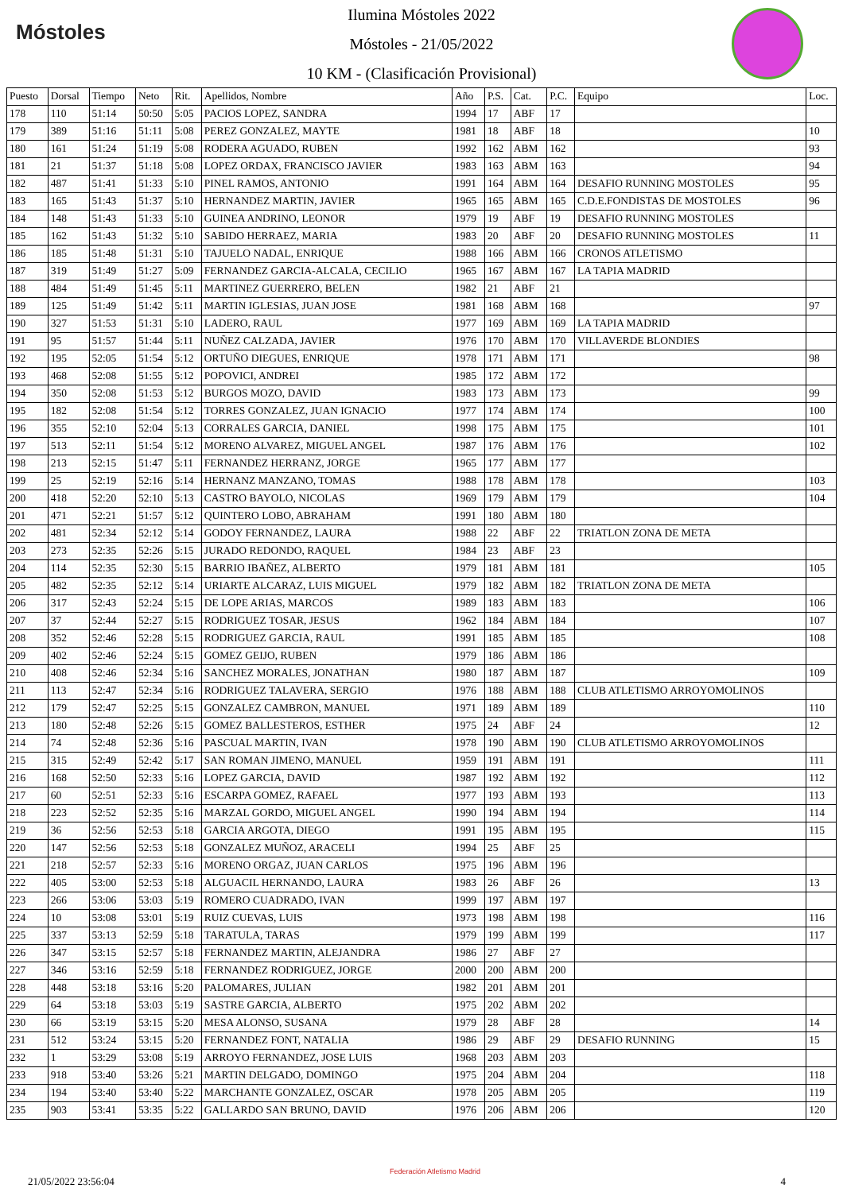Móstoles
Ilumina Móstoles 2022
Móstoles - 21/05/2022
10 KM - (Clasificación Provisional)
| Puesto | Dorsal | Tiempo | Neto | Rit. | Apellidos, Nombre | Año | P.S. | Cat. | P.C. | Equipo | Loc. |
| --- | --- | --- | --- | --- | --- | --- | --- | --- | --- | --- | --- |
| 178 | 110 | 51:14 | 50:50 | 5:05 | PACIOS LOPEZ, SANDRA | 1994 | 17 | ABF | 17 | | |
| 179 | 389 | 51:16 | 51:11 | 5:08 | PEREZ GONZALEZ, MAYTE | 1981 | 18 | ABF | 18 | | 10 |
| 180 | 161 | 51:24 | 51:19 | 5:08 | RODERA AGUADO, RUBEN | 1992 | 162 | ABM | 162 | | 93 |
| 181 | 21 | 51:37 | 51:18 | 5:08 | LOPEZ ORDAX, FRANCISCO JAVIER | 1983 | 163 | ABM | 163 | | 94 |
| 182 | 487 | 51:41 | 51:33 | 5:10 | PINEL RAMOS, ANTONIO | 1991 | 164 | ABM | 164 | DESAFIO RUNNING MOSTOLES | 95 |
| 183 | 165 | 51:43 | 51:37 | 5:10 | HERNANDEZ MARTIN, JAVIER | 1965 | 165 | ABM | 165 | C.D.E.FONDISTAS DE MOSTOLES | 96 |
| 184 | 148 | 51:43 | 51:33 | 5:10 | GUINEA ANDRINO, LEONOR | 1979 | 19 | ABF | 19 | DESAFIO RUNNING MOSTOLES | |
| 185 | 162 | 51:43 | 51:32 | 5:10 | SABIDO HERRAEZ, MARIA | 1983 | 20 | ABF | 20 | DESAFIO RUNNING MOSTOLES | 11 |
| 186 | 185 | 51:48 | 51:31 | 5:10 | TAJUELO NADAL, ENRIQUE | 1988 | 166 | ABM | 166 | CRONOS ATLETISMO | |
| 187 | 319 | 51:49 | 51:27 | 5:09 | FERNANDEZ GARCIA-ALCALA, CECILIO | 1965 | 167 | ABM | 167 | LA TAPIA MADRID | |
| 188 | 484 | 51:49 | 51:45 | 5:11 | MARTINEZ GUERRERO, BELEN | 1982 | 21 | ABF | 21 | | |
| 189 | 125 | 51:49 | 51:42 | 5:11 | MARTIN IGLESIAS, JUAN JOSE | 1981 | 168 | ABM | 168 | | 97 |
| 190 | 327 | 51:53 | 51:31 | 5:10 | LADERO, RAUL | 1977 | 169 | ABM | 169 | LA TAPIA MADRID | |
| 191 | 95 | 51:57 | 51:44 | 5:11 | NUÑEZ CALZADA, JAVIER | 1976 | 170 | ABM | 170 | VILLAVERDE BLONDIES | |
| 192 | 195 | 52:05 | 51:54 | 5:12 | ORTUÑO DIEGUES, ENRIQUE | 1978 | 171 | ABM | 171 | | 98 |
| 193 | 468 | 52:08 | 51:55 | 5:12 | POPOVICI, ANDREI | 1985 | 172 | ABM | 172 | | |
| 194 | 350 | 52:08 | 51:53 | 5:12 | BURGOS MOZO, DAVID | 1983 | 173 | ABM | 173 | | 99 |
| 195 | 182 | 52:08 | 51:54 | 5:12 | TORRES GONZALEZ, JUAN IGNACIO | 1977 | 174 | ABM | 174 | | 100 |
| 196 | 355 | 52:10 | 52:04 | 5:13 | CORRALES GARCIA, DANIEL | 1998 | 175 | ABM | 175 | | 101 |
| 197 | 513 | 52:11 | 51:54 | 5:12 | MORENO ALVAREZ, MIGUEL ANGEL | 1987 | 176 | ABM | 176 | | 102 |
| 198 | 213 | 52:15 | 51:47 | 5:11 | FERNANDEZ HERRANZ, JORGE | 1965 | 177 | ABM | 177 | | |
| 199 | 25 | 52:19 | 52:16 | 5:14 | HERNANZ MANZANO, TOMAS | 1988 | 178 | ABM | 178 | | 103 |
| 200 | 418 | 52:20 | 52:10 | 5:13 | CASTRO BAYOLO, NICOLAS | 1969 | 179 | ABM | 179 | | 104 |
| 201 | 471 | 52:21 | 51:57 | 5:12 | QUINTERO LOBO, ABRAHAM | 1991 | 180 | ABM | 180 | | |
| 202 | 481 | 52:34 | 52:12 | 5:14 | GODOY FERNANDEZ, LAURA | 1988 | 22 | ABF | 22 | TRIATLON ZONA DE META | |
| 203 | 273 | 52:35 | 52:26 | 5:15 | JURADO REDONDO, RAQUEL | 1984 | 23 | ABF | 23 | | |
| 204 | 114 | 52:35 | 52:30 | 5:15 | BARRIO IBAÑEZ, ALBERTO | 1979 | 181 | ABM | 181 | | 105 |
| 205 | 482 | 52:35 | 52:12 | 5:14 | URIARTE ALCARAZ, LUIS MIGUEL | 1979 | 182 | ABM | 182 | TRIATLON ZONA DE META | |
| 206 | 317 | 52:43 | 52:24 | 5:15 | DE LOPE ARIAS, MARCOS | 1989 | 183 | ABM | 183 | | 106 |
| 207 | 37 | 52:44 | 52:27 | 5:15 | RODRIGUEZ TOSAR, JESUS | 1962 | 184 | ABM | 184 | | 107 |
| 208 | 352 | 52:46 | 52:28 | 5:15 | RODRIGUEZ GARCIA, RAUL | 1991 | 185 | ABM | 185 | | 108 |
| 209 | 402 | 52:46 | 52:24 | 5:15 | GOMEZ GEIJO, RUBEN | 1979 | 186 | ABM | 186 | | |
| 210 | 408 | 52:46 | 52:34 | 5:16 | SANCHEZ MORALES, JONATHAN | 1980 | 187 | ABM | 187 | | 109 |
| 211 | 113 | 52:47 | 52:34 | 5:16 | RODRIGUEZ TALAVERA, SERGIO | 1976 | 188 | ABM | 188 | CLUB ATLETISMO ARROYOMOLINOS | |
| 212 | 179 | 52:47 | 52:25 | 5:15 | GONZALEZ CAMBRON, MANUEL | 1971 | 189 | ABM | 189 | | 110 |
| 213 | 180 | 52:48 | 52:26 | 5:15 | GOMEZ BALLESTEROS, ESTHER | 1975 | 24 | ABF | 24 | | 12 |
| 214 | 74 | 52:48 | 52:36 | 5:16 | PASCUAL MARTIN, IVAN | 1978 | 190 | ABM | 190 | CLUB ATLETISMO ARROYOMOLINOS | |
| 215 | 315 | 52:49 | 52:42 | 5:17 | SAN ROMAN JIMENO, MANUEL | 1959 | 191 | ABM | 191 | | 111 |
| 216 | 168 | 52:50 | 52:33 | 5:16 | LOPEZ GARCIA, DAVID | 1987 | 192 | ABM | 192 | | 112 |
| 217 | 60 | 52:51 | 52:33 | 5:16 | ESCARPA GOMEZ, RAFAEL | 1977 | 193 | ABM | 193 | | 113 |
| 218 | 223 | 52:52 | 52:35 | 5:16 | MARZAL GORDO, MIGUEL ANGEL | 1990 | 194 | ABM | 194 | | 114 |
| 219 | 36 | 52:56 | 52:53 | 5:18 | GARCIA ARGOTA, DIEGO | 1991 | 195 | ABM | 195 | | 115 |
| 220 | 147 | 52:56 | 52:53 | 5:18 | GONZALEZ MUÑOZ, ARACELI | 1994 | 25 | ABF | 25 | | |
| 221 | 218 | 52:57 | 52:33 | 5:16 | MORENO ORGAZ, JUAN CARLOS | 1975 | 196 | ABM | 196 | | |
| 222 | 405 | 53:00 | 52:53 | 5:18 | ALGUACIL HERNANDO, LAURA | 1983 | 26 | ABF | 26 | | 13 |
| 223 | 266 | 53:06 | 53:03 | 5:19 | ROMERO CUADRADO, IVAN | 1999 | 197 | ABM | 197 | | |
| 224 | 10 | 53:08 | 53:01 | 5:19 | RUIZ CUEVAS, LUIS | 1973 | 198 | ABM | 198 | | 116 |
| 225 | 337 | 53:13 | 52:59 | 5:18 | TARATULA, TARAS | 1979 | 199 | ABM | 199 | | 117 |
| 226 | 347 | 53:15 | 52:57 | 5:18 | FERNANDEZ MARTIN, ALEJANDRA | 1986 | 27 | ABF | 27 | | |
| 227 | 346 | 53:16 | 52:59 | 5:18 | FERNANDEZ RODRIGUEZ, JORGE | 2000 | 200 | ABM | 200 | | |
| 228 | 448 | 53:18 | 53:16 | 5:20 | PALOMARES, JULIAN | 1982 | 201 | ABM | 201 | | |
| 229 | 64 | 53:18 | 53:03 | 5:19 | SASTRE GARCIA, ALBERTO | 1975 | 202 | ABM | 202 | | |
| 230 | 66 | 53:19 | 53:15 | 5:20 | MESA ALONSO, SUSANA | 1979 | 28 | ABF | 28 | | 14 |
| 231 | 512 | 53:24 | 53:15 | 5:20 | FERNANDEZ FONT, NATALIA | 1986 | 29 | ABF | 29 | DESAFIO RUNNING | 15 |
| 232 | 1 | 53:29 | 53:08 | 5:19 | ARROYO FERNANDEZ, JOSE LUIS | 1968 | 203 | ABM | 203 | | |
| 233 | 918 | 53:40 | 53:26 | 5:21 | MARTIN DELGADO, DOMINGO | 1975 | 204 | ABM | 204 | | 118 |
| 234 | 194 | 53:40 | 53:40 | 5:22 | MARCHANTE GONZALEZ, OSCAR | 1978 | 205 | ABM | 205 | | 119 |
| 235 | 903 | 53:41 | 53:35 | 5:22 | GALLARDO SAN BRUNO, DAVID | 1976 | 206 | ABM | 206 | | 120 |
21/05/2022 23:56:04
Federación Atletismo Madrid
4